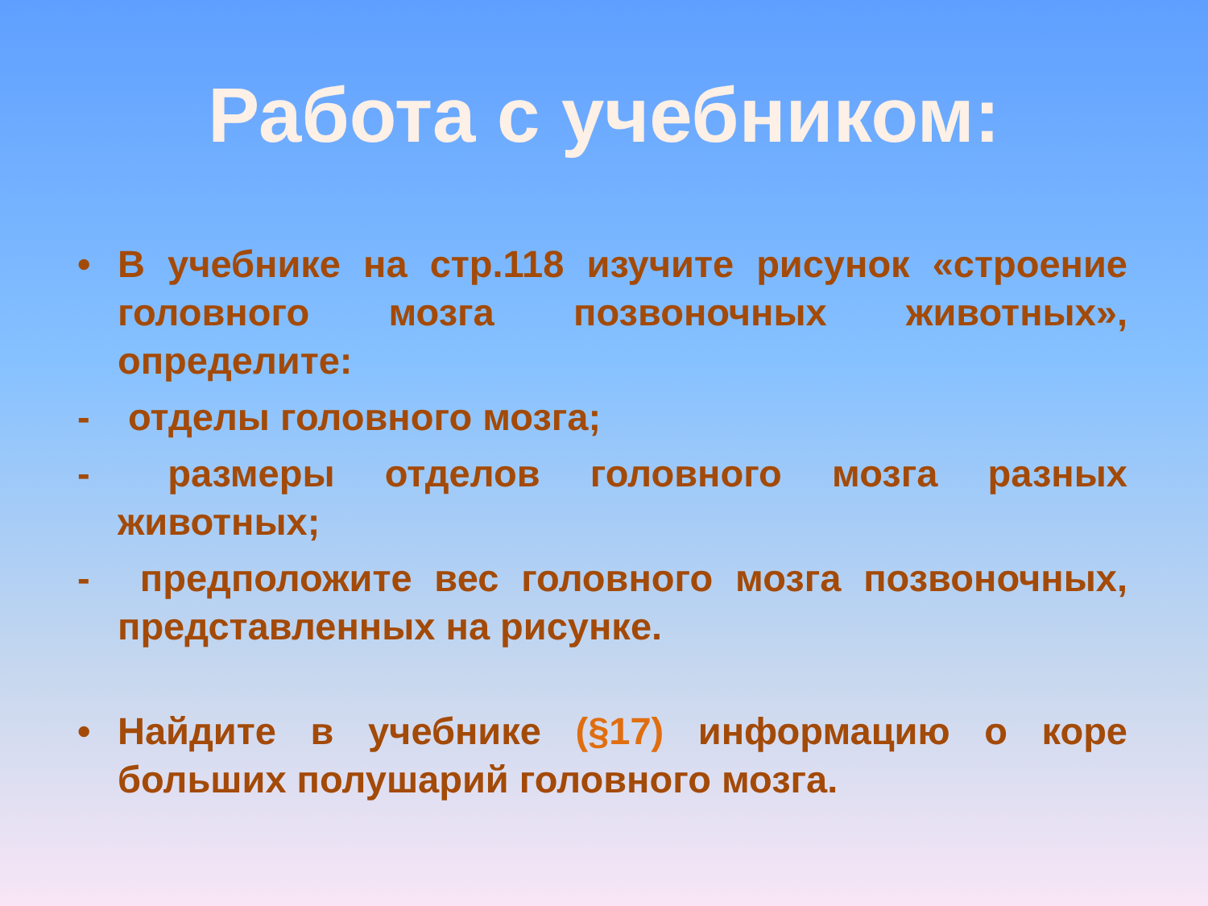Работа с учебником:
• В учебнике на стр.118 изучите рисунок «строение головного мозга позвоночных животных», определите:
- отделы головного мозга;
- размеры отделов головного мозга разных животных;
- предположите вес головного мозга позвоночных, представленных на рисунке.
• Найдите в учебнике (§17) информацию о коре больших полушарий головного мозга.